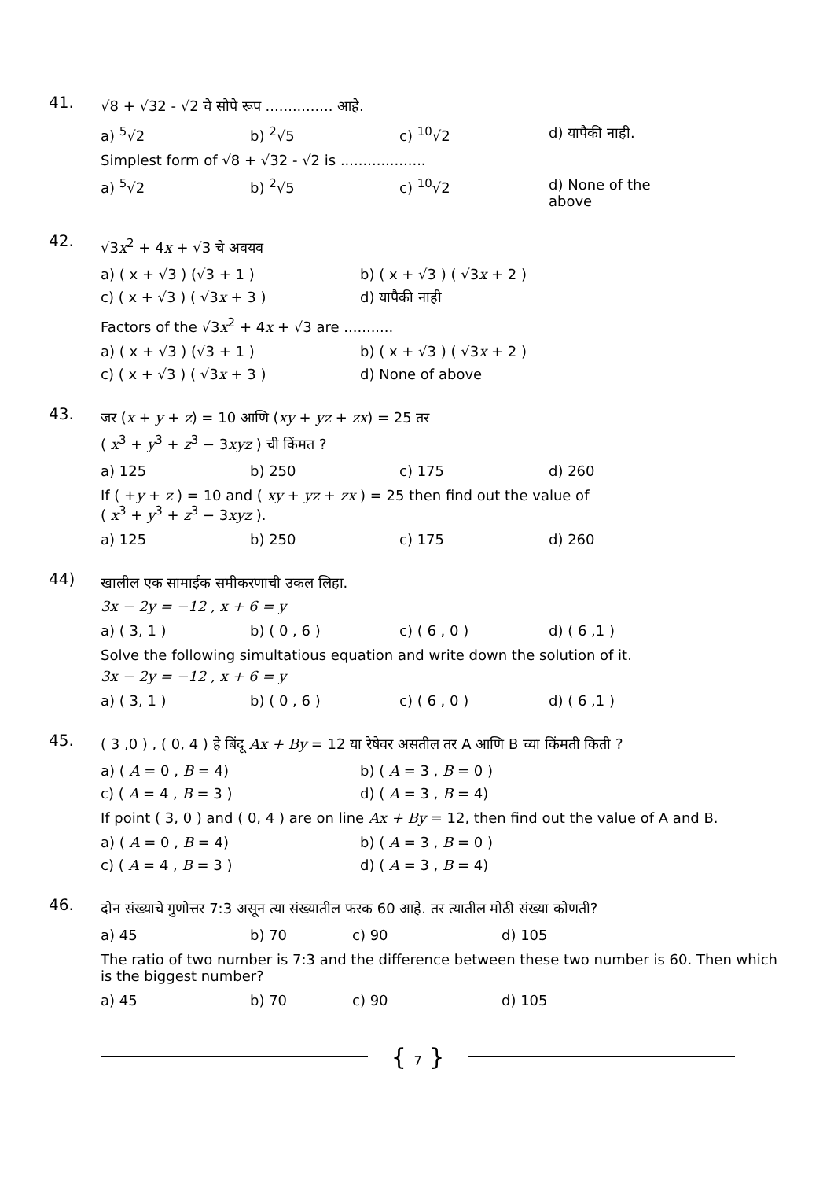41.
√8 + √32 - √2 चे सोपे रूप ............... आहे.
| a) <sup>5</sup>√2 | b) <sup>2</sup>√5 | c) <sup>10</sup>√2 | d) यापैकी नाही. |
Simplest form of √8 + √32 - √2 is ...................
| a) <sup>5</sup>√2 | b) <sup>2</sup>√5 | c) <sup>10</sup>√2 | d) None of the above |
42.
√3x<sup>2</sup> + 4x + √3 चे अवयव
| a) ( x + √3 ) (√3 + 1 ) | b) ( x + √3 ) ( √3 x + 2 ) |
| c) ( x + √3 ) ( √3 x + 3 ) | d) यापैकी नाही |
Factors of the √3x<sup>2</sup> + 4x + √3 are ...........
| a) ( x + √3 ) (√3 + 1 ) | b) ( x + √3 ) ( √3 x + 2 ) |
| c) ( x + √3 ) ( √3 x + 3 ) | d) None of above |
43.
जर (x + y + z) = 10 आणि (xy + yz + zx) = 25 तर
( x<sup>3</sup> + y<sup>3</sup> + z<sup>3</sup> − 3xyz ) ची किंमत ?
| a) 125 | b) 250 | c) 175 | d) 260 |
If ( +y + z ) = 10 and ( xy + yz + zx ) = 25 then find out the value of
( x<sup>3</sup> + y<sup>3</sup> + z<sup>3</sup> − 3xyz ).
| a) 125 | b) 250 | c) 175 | d) 260 |
44)
खालील एक सामाईक समीकरणाची उकल लिहा.
3x − 2y = −12 , x + 6 = y
| a) ( 3, 1 ) | b) ( 0 , 6 ) | c) ( 6 , 0 ) | d) ( 6 ,1 ) |
Solve the following simultatious equation and write down the solution of it.
3x − 2y = −12 , x + 6 = y
| a) ( 3, 1 ) | b) ( 0 , 6 ) | c) ( 6 , 0 ) | d) ( 6 ,1 ) |
45.
( 3 ,0 ) , ( 0, 4 ) हे बिंदू Ax + By = 12 या रेषेवर असतील तर A आणि B च्या किंमती किती ?
| a) ( A = 0 , B = 4) | b) ( A = 3 , B = 0 ) |
| c) ( A = 4 , B = 3 ) | d) ( A = 3 , B = 4) |
If point ( 3, 0 ) and ( 0, 4 ) are on line Ax + By = 12, then find out the value of A and B.
| a) ( A = 0 , B = 4) | b) ( A = 3 , B = 0 ) |
| c) ( A = 4 , B = 3 ) | d) ( A = 3 , B = 4) |
46.
दोन संख्याचे गुणोत्तर 7:3 असून त्या संख्यातील फरक 60 आहे. तर त्यातील मोठी संख्या कोणती?
| a) 45 | b) 70 | c) 90 | d) 105 |
The ratio of two number is 7:3 and the difference between these two number is 60. Then which is the biggest number?
| a) 45 | b) 70 | c) 90 | d) 105 |
{ 7 }